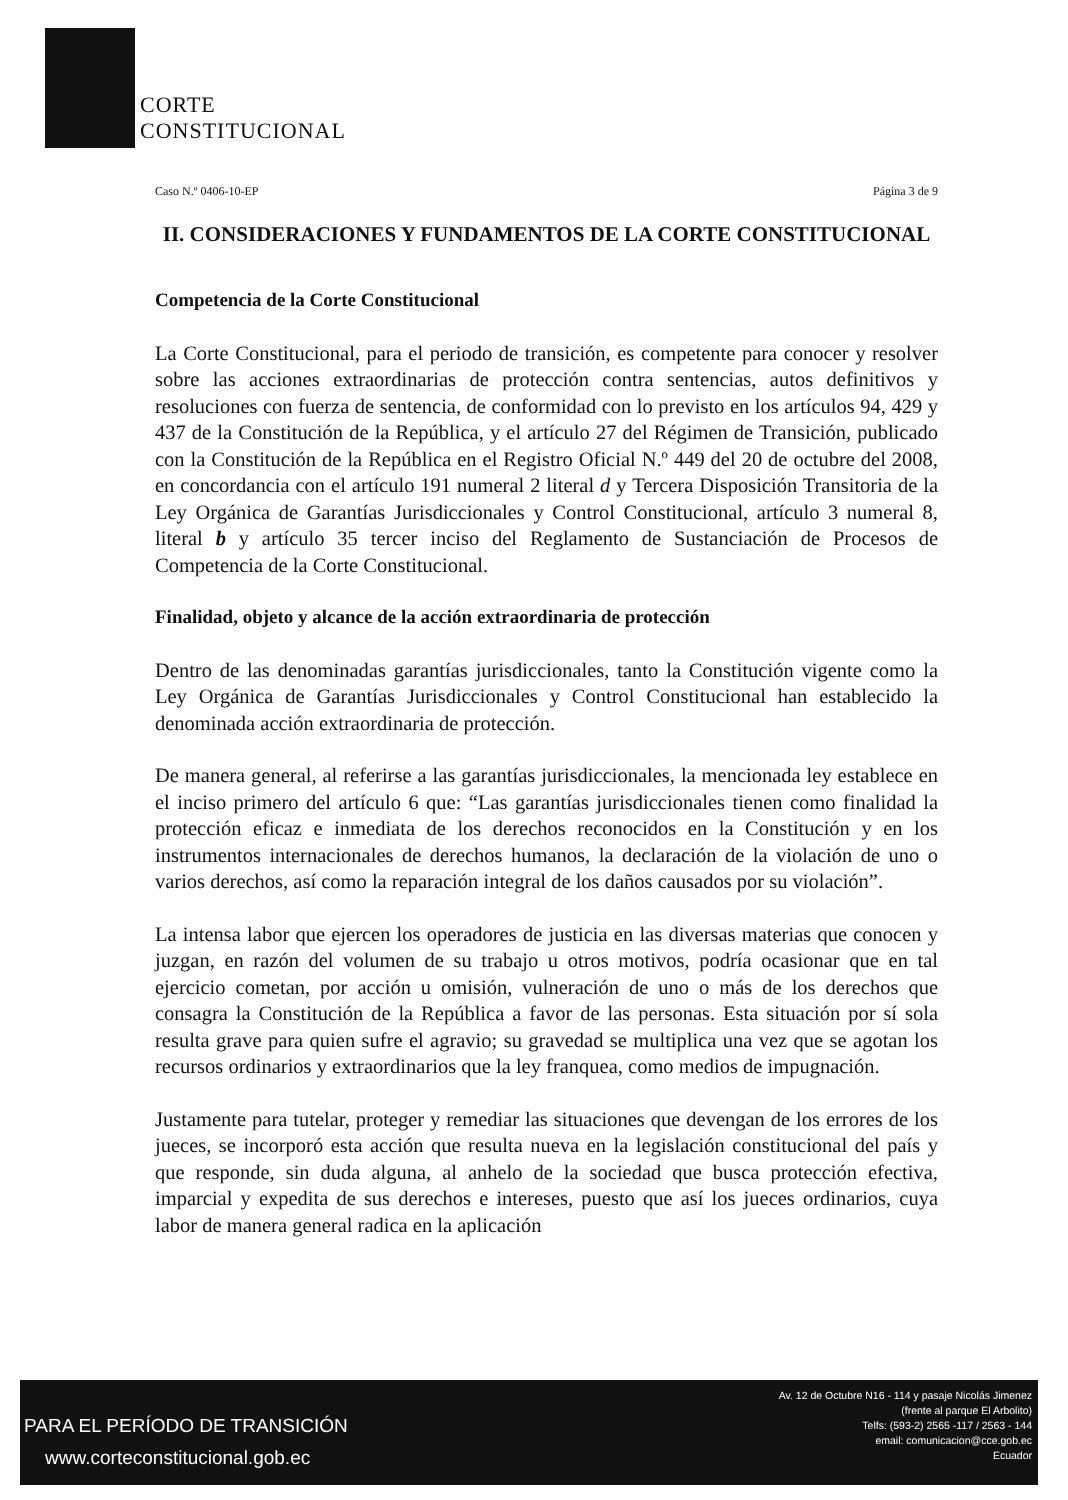CORTE
CONSTITUCIONAL
Caso N.º 0406-10-EP Página 3 de 9
II. CONSIDERACIONES Y FUNDAMENTOS DE LA CORTE CONSTITUCIONAL
Competencia de la Corte Constitucional
La Corte Constitucional, para el periodo de transición, es competente para conocer y resolver sobre las acciones extraordinarias de protección contra sentencias, autos definitivos y resoluciones con fuerza de sentencia, de conformidad con lo previsto en los artículos 94, 429 y 437 de la Constitución de la República, y el artículo 27 del Régimen de Transición, publicado con la Constitución de la República en el Registro Oficial N.º 449 del 20 de octubre del 2008, en concordancia con el artículo 191 numeral 2 literal d y Tercera Disposición Transitoria de la Ley Orgánica de Garantías Jurisdiccionales y Control Constitucional, artículo 3 numeral 8, literal b y artículo 35 tercer inciso del Reglamento de Sustanciación de Procesos de Competencia de la Corte Constitucional.
Finalidad, objeto y alcance de la acción extraordinaria de protección
Dentro de las denominadas garantías jurisdiccionales, tanto la Constitución vigente como la Ley Orgánica de Garantías Jurisdiccionales y Control Constitucional han establecido la denominada acción extraordinaria de protección.
De manera general, al referirse a las garantías jurisdiccionales, la mencionada ley establece en el inciso primero del artículo 6 que: “Las garantías jurisdiccionales tienen como finalidad la protección eficaz e inmediata de los derechos reconocidos en la Constitución y en los instrumentos internacionales de derechos humanos, la declaración de la violación de uno o varios derechos, así como la reparación integral de los daños causados por su violación”.
La intensa labor que ejercen los operadores de justicia en las diversas materias que conocen y juzgan, en razón del volumen de su trabajo u otros motivos, podría ocasionar que en tal ejercicio cometan, por acción u omisión, vulneración de uno o más de los derechos que consagra la Constitución de la República a favor de las personas. Esta situación por sí sola resulta grave para quien sufre el agravio; su gravedad se multiplica una vez que se agotan los recursos ordinarios y extraordinarios que la ley franquea, como medios de impugnación.
Justamente para tutelar, proteger y remediar las situaciones que devengan de los errores de los jueces, se incorporó esta acción que resulta nueva en la legislación constitucional del país y que responde, sin duda alguna, al anhelo de la sociedad que busca protección efectiva, imparcial y expedita de sus derechos e intereses, puesto que así los jueces ordinarios, cuya labor de manera general radica en la aplicación
PARA EL PERÍODO DE TRANSICIÓN
www.corteconstitucional.gob.ec
Av. 12 de Octubre N16 - 114 y pasaje Nicolás Jimenez
(frente al parque El Arbolito)
Telfs: (593-2) 2565 -117 / 2563 - 144
email: comunicacion@cce.gob.ec
Ecuador